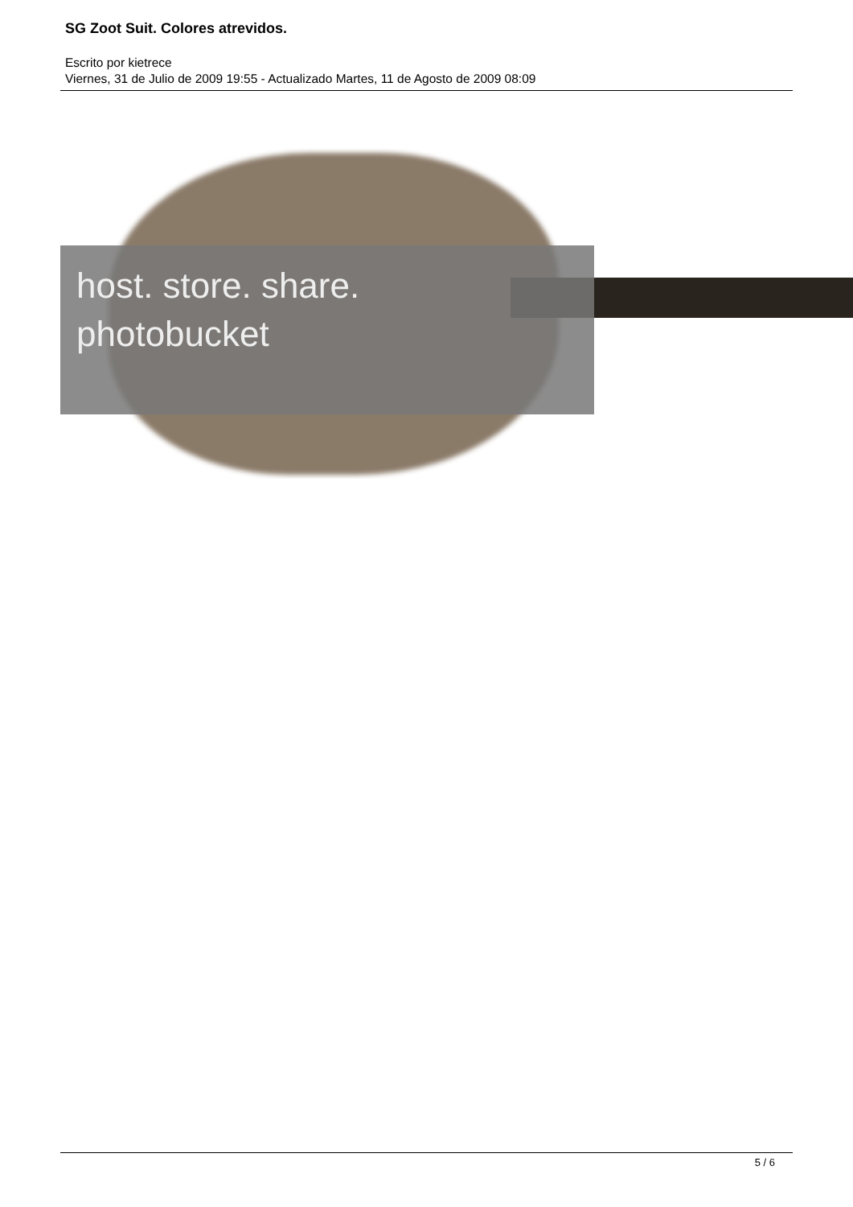SG Zoot Suit. Colores atrevidos.
Escrito por kietrece
Viernes, 31 de Julio de 2009 19:55 - Actualizado Martes, 11 de Agosto de 2009 08:09
host. store. share.
photobucket
5 / 6